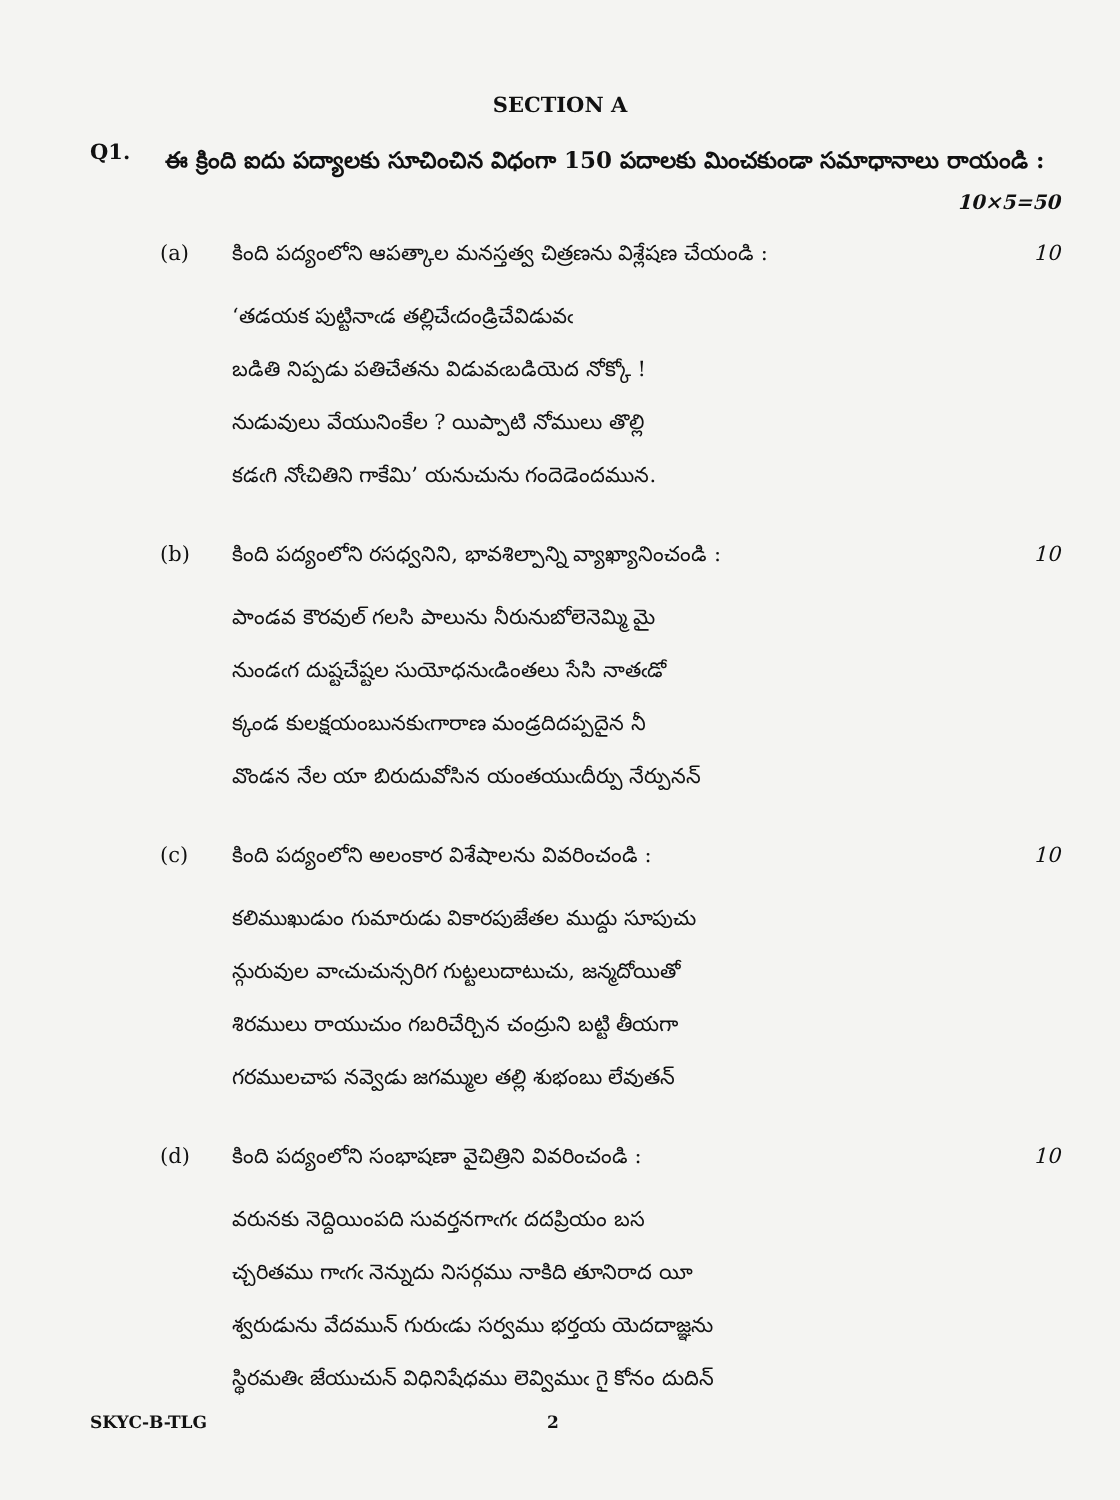SECTION A
Q1.
ఈ క్రింది ఐదు పద్యాలకు సూచించిన విధంగా 150 పదాలకు మించకుండా సమాధానాలు రాయండి : 10×5=50
(a) కింది పద్యంలోని ఆపత్కాల మనస్తత్వ చిత్రణను విశ్లేషణ చేయండి :
10
‘తడయక పుట్టినాఁడ తల్లిచేఁదండ్రిచేవిడువఁ
బడితి నిప్పడు పతిచేతను విడువఁబడియెద నోక్కో !
నుడువులు వేయునింకేల ? యిప్పాటి నోములు తొల్లి
కడఁగి నోఁచితిని గాకేమి’ యనుచును గందెడెందమున.
(b) కింది పద్యంలోని రసధ్వనిని, భావశిల్పాన్ని వ్యాఖ్యానించండి :
10
పాండవ కౌరవుల్ గలసి పాలును నీరునుబోలెనెమ్మి మై
నుండఁగ దుష్టచేష్టల సుయోధనుఁడింతలు సేసి నాతఁడో
క్కండ కులక్షయంబునకుఁగారాణ మండ్రదిదప్పదైన నీ
వొండన నేల యా బిరుదువోసిన యంతయుఁదీర్పు నేర్పునన్
(c) కింది పద్యంలోని అలంకార విశేషాలను వివరించండి :
10
కలిముఖుడుం గుమారుడు వికారపుజేతల ముద్దు సూపుచు
న్గురువుల వాఁచుచున్సరిగ గుట్టలుదాటుచు, జన్మదోయితో
శిరములు రాయుచుం గబరిచేర్చిన చంద్రుని బట్టి తీయగా
గరములచాప నవ్వెడు జగమ్ముల తల్లి శుభంబు లేవుతన్
(d) కింది పద్యంలోని సంభాషణా వైచిత్రిని వివరించండి :
10
వరునకు నెద్దియింపది సువర్తనగాఁగఁ దదప్రియం బస
చ్చరితము గాఁగఁ నెన్నుదు నిసర్గము నాకిది తూనిరాద యీ
శ్వరుడును వేదమున్ గురుఁడు సర్వము భర్తయ యెదదాజ్ఞను
స్థిరమతిఁ జేయుచున్ విధినిషేధము లెవ్విముఁ గై కోనం దుదిన్
SKYC-B-TLG 2